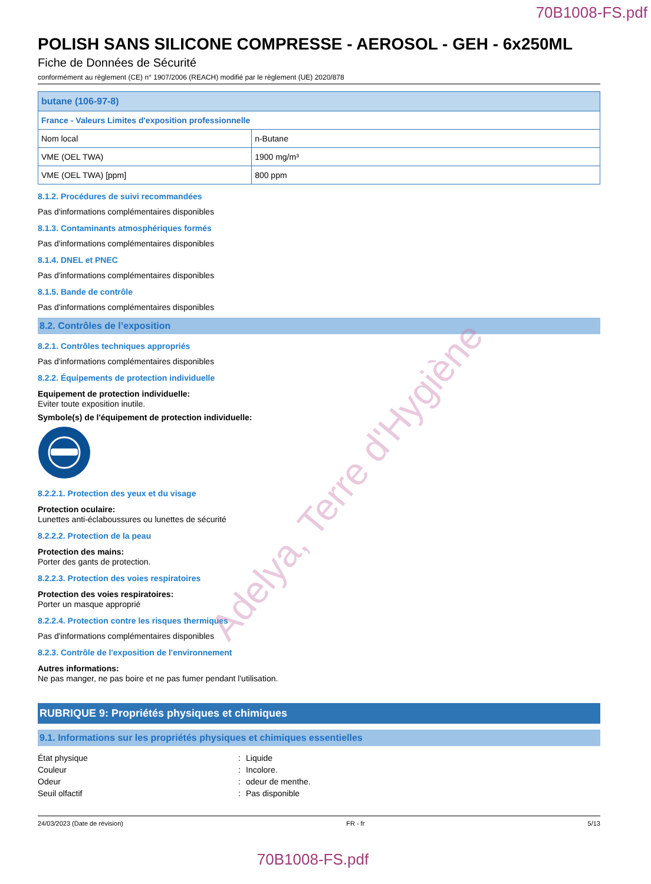70B1008-FS.pdf
POLISH SANS SILICONE COMPRESSE - AEROSOL - GEH - 6x250ML
Fiche de Données de Sécurité
conformément au règlement (CE) n° 1907/2006 (REACH) modifié par le règlement (UE) 2020/878
| butane (106-97-8) | |
| --- | --- |
| France - Valeurs Limites d'exposition professionnelle | |
| Nom local | n-Butane |
| VME (OEL TWA) | 1900 mg/m³ |
| VME (OEL TWA) [ppm] | 800 ppm |
8.1.2. Procédures de suivi recommandées
Pas d'informations complémentaires disponibles
8.1.3. Contaminants atmosphériques formés
Pas d'informations complémentaires disponibles
8.1.4. DNEL et PNEC
Pas d'informations complémentaires disponibles
8.1.5. Bande de contrôle
Pas d'informations complémentaires disponibles
8.2. Contrôles de l’exposition
8.2.1. Contrôles techniques appropriés
Pas d'informations complémentaires disponibles
8.2.2. Équipements de protection individuelle
Equipement de protection individuelle:
Eviter toute exposition inutile.
Symbole(s) de l'équipement de protection individuelle:
8.2.2.1. Protection des yeux et du visage
Protection oculaire:
Lunettes anti-éclaboussures ou lunettes de sécurité
8.2.2.2. Protection de la peau
Protection des mains:
Porter des gants de protection.
8.2.2.3. Protection des voies respiratoires
Protection des voies respiratoires:
Porter un masque approprié
8.2.2.4. Protection contre les risques thermiques
Pas d'informations complémentaires disponibles
8.2.3. Contrôle de l'exposition de l'environnement
Autres informations:
Ne pas manger, ne pas boire et ne pas fumer pendant l'utilisation.
RUBRIQUE 9: Propriétés physiques et chimiques
9.1. Informations sur les propriétés physiques et chimiques essentielles
État physique: Liquide
Couleur: Incolore.
Odeur: odeur de menthe.
Seuil olfactif: Pas disponible
24/03/2023 (Date de révision) FR - fr 5/13
70B1008-FS.pdf
Adelya, Terre d'Hygiène